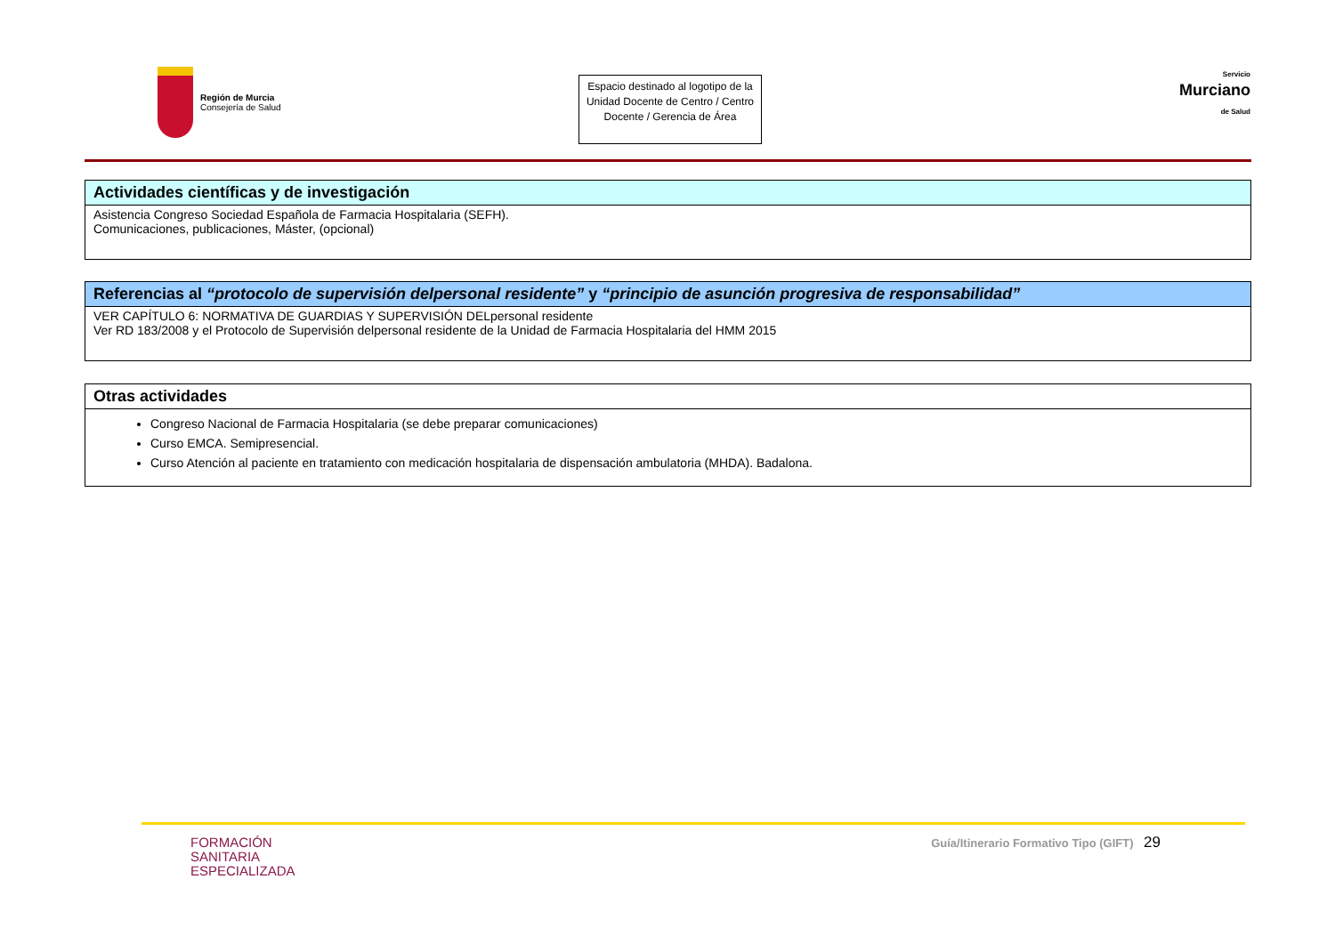Región de Murcia
Consejería de Salud
Espacio destinado al logotipo de la Unidad Docente de Centro / Centro Docente / Gerencia de Área
Servicio
Murciano
de Salud
| Actividades científicas y de investigación |
| --- |
| Asistencia Congreso Sociedad Española de Farmacia Hospitalaria (SEFH). Comunicaciones, publicaciones, Máster, (opcional) |
| Referencias al “protocolo de supervisión delpersonal residente” y “principio de asunción progresiva de responsabilidad” |
| --- |
| VER CAPÍTULO 6: NORMATIVA DE GUARDIAS Y SUPERVISIÓN DELpersonal residente Ver RD 183/2008 y el Protocolo de Supervisión delpersonal residente de la Unidad de Farmacia Hospitalaria del HMM 2015 |
| Otras actividades |
| --- |
| Congreso Nacional de Farmacia Hospitalaria (se debe preparar comunicaciones) Curso EMCA. Semipresencial. Curso Atención al paciente en tratamiento con medicación hospitalaria de dispensación ambulatoria (MHDA). Badalona. |
FORMACIÓN
SANITARIA
ESPECIALIZADA
Guía/Itinerario Formativo Tipo (GIFT) 29